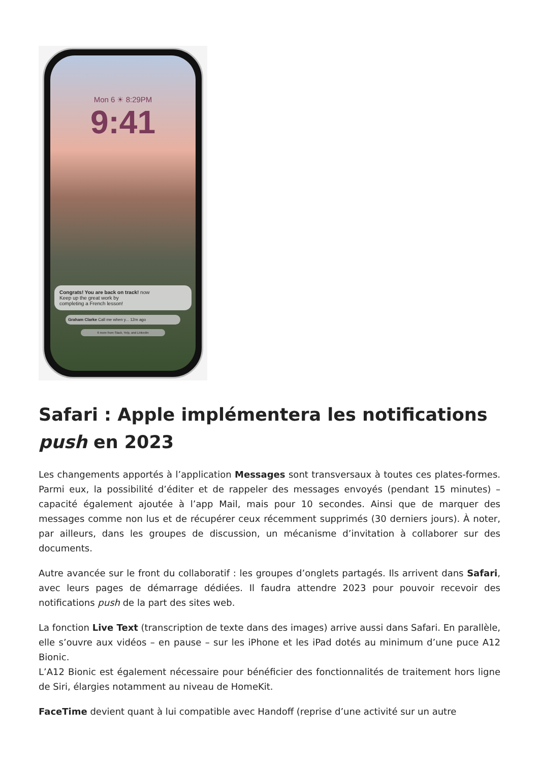Mon 6 ☀ 8:29PM
9:41
Congrats! You are back on track! now
Keep up the great work by
completing a French lesson!
Graham Clarke Call me when y... 12m ago
6 more from Slack, Yelp, and LinkedIn
Safari : Apple implémentera les notifications push en 2023
Les changements apportés à l’application Messages sont transversaux à toutes ces plates-formes. Parmi eux, la possibilité d’éditer et de rappeler des messages envoyés (pendant 15 minutes) – capacité également ajoutée à l’app Mail, mais pour 10 secondes. Ainsi que de marquer des messages comme non lus et de récupérer ceux récemment supprimés (30 derniers jours). À noter, par ailleurs, dans les groupes de discussion, un mécanisme d’invitation à collaborer sur des documents.
Autre avancée sur le front du collaboratif : les groupes d’onglets partagés. Ils arrivent dans Safari, avec leurs pages de démarrage dédiées. Il faudra attendre 2023 pour pouvoir recevoir des notifications push de la part des sites web.
La fonction Live Text (transcription de texte dans des images) arrive aussi dans Safari. En parallèle, elle s’ouvre aux vidéos – en pause – sur les iPhone et les iPad dotés au minimum d’une puce A12 Bionic.
L’A12 Bionic est également nécessaire pour bénéficier des fonctionnalités de traitement hors ligne de Siri, élargies notamment au niveau de HomeKit.
FaceTime devient quant à lui compatible avec Handoff (reprise d’une activité sur un autre